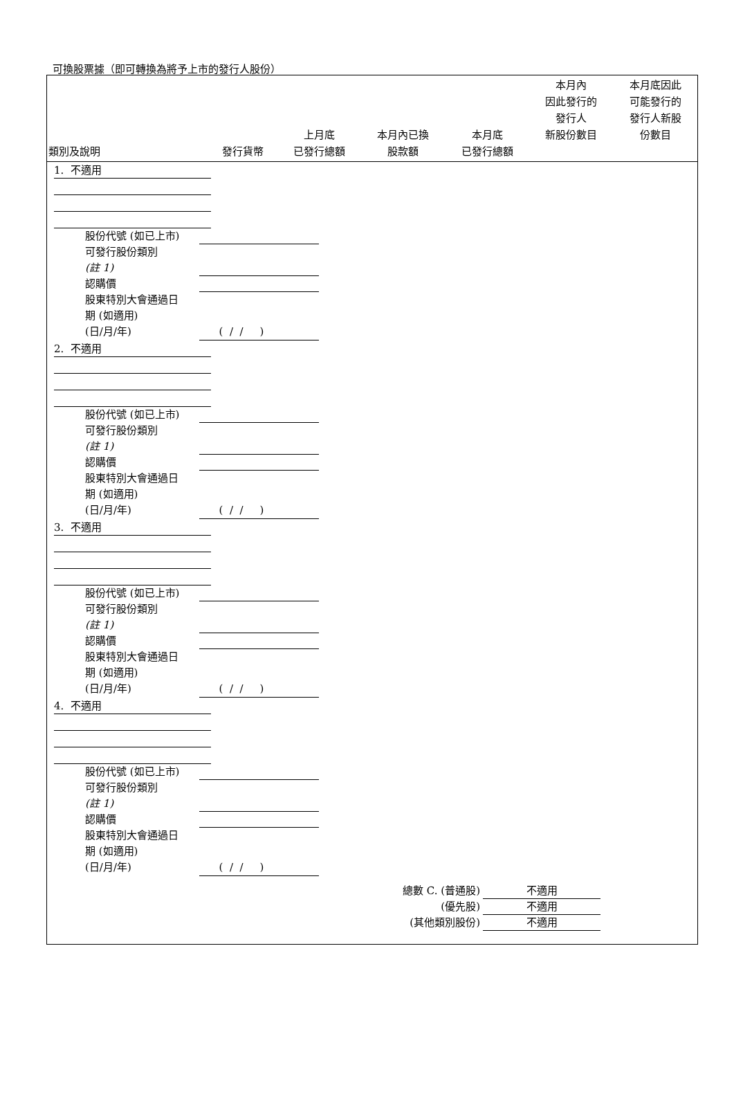可換股票據（即可轉換為將予上市的發行人股份）
| 類別及說明 | 發行貨幣 | 上月底 已發行總額 | 本月內已換 股款額 | 本月底 已發行總額 | 本月內 因此發行的 發行人 新股份數目 | 本月底因此 可能發行的 發行人新股 份數目 |
| --- | --- | --- | --- | --- | --- | --- |
1. 不適用
股份代號 (如已上市)
可發行股份類別
(註 1)
認購價
股東特別大會通過日
期 (如適用)
(日/月/年) ( / / )
2. 不適用
股份代號 (如已上市)
可發行股份類別
(註 1)
認購價
股東特別大會通過日
期 (如適用)
(日/月/年) ( / / )
3. 不適用
股份代號 (如已上市)
可發行股份類別
(註 1)
認購價
股東特別大會通過日
期 (如適用)
(日/月/年) ( / / )
4. 不適用
股份代號 (如已上市)
可發行股份類別
(註 1)
認購價
股東特別大會通過日
期 (如適用)
(日/月/年) ( / / )
總數 C. (普通股) 不適用
(優先股) 不適用
(其他類別股份) 不適用